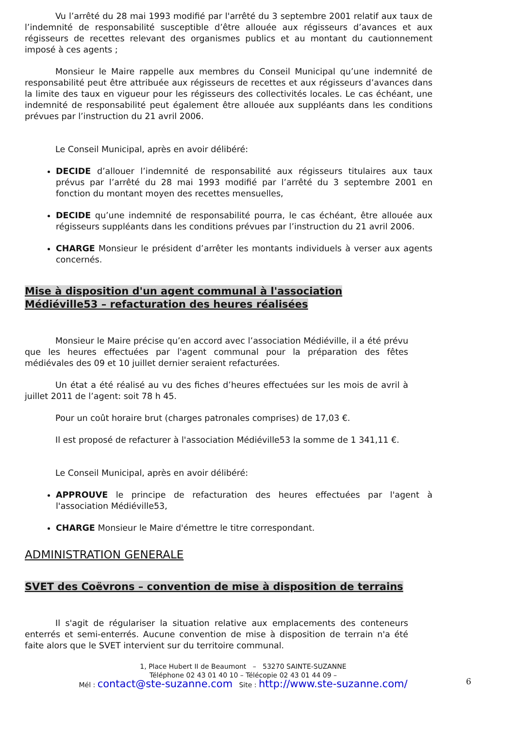Vu l’arrêté du 28 mai 1993 modifié par l'arrêté du 3 septembre 2001 relatif aux taux de l’indemnité de responsabilité susceptible d’être allouée aux régisseurs d’avances et aux régisseurs de recettes relevant des organismes publics et au montant du cautionnement imposé à ces agents ;
Monsieur le Maire rappelle aux membres du Conseil Municipal qu’une indemnité de responsabilité peut être attribuée aux régisseurs de recettes et aux régisseurs d’avances dans la limite des taux en vigueur pour les régisseurs des collectivités locales. Le cas échéant, une indemnité de responsabilité peut également être allouée aux suppléants dans les conditions prévues par l’instruction du 21 avril 2006.
Le Conseil Municipal, après en avoir délibéré:
DECIDE d’allouer l’indemnité de responsabilité aux régisseurs titulaires aux taux prévus par l’arrêté du 28 mai 1993 modifié par l’arrêté du 3 septembre 2001 en fonction du montant moyen des recettes mensuelles,
DECIDE qu’une indemnité de responsabilité pourra, le cas échéant, être allouée aux régisseurs suppléants dans les conditions prévues par l’instruction du 21 avril 2006.
CHARGE Monsieur le président d’arrêter les montants individuels à verser aux agents concernés.
Mise à disposition d'un agent communal à l'association Médiéville53 – refacturation des heures réalisées
Monsieur le Maire précise qu’en accord avec l’association Médiéville, il a été prévu que les heures effectuées par l'agent communal pour la préparation des fêtes médiévales des 09 et 10 juillet dernier seraient refacturées.
Un état a été réalisé au vu des fiches d’heures effectuées sur les mois de avril à juillet 2011 de l’agent: soit 78 h 45.
Pour un coût horaire brut (charges patronales comprises) de 17,03 €.
Il est proposé de refacturer à l'association Médiéville53 la somme de 1 341,11 €.
Le Conseil Municipal, après en avoir délibéré:
APPROUVE le principe de refacturation des heures effectuées par l'agent à l'association Médiéville53,
CHARGE Monsieur le Maire d'émettre le titre correspondant.
ADMINISTRATION GENERALE
SVET des Coëvrons – convention de mise à disposition de terrains
Il s'agit de régulariser la situation relative aux emplacements des conteneurs enterrés et semi-enterrés. Aucune convention de mise à disposition de terrain n'a été faite alors que le SVET intervient sur du territoire communal.
1, Place Hubert II de Beaumont – 53270 SAINTE-SUZANNE
Téléphone 02 43 01 40 10 – Télécopie 02 43 01 44 09 –
Mél : contact@ste-suzanne.com Site : http://www.ste-suzanne.com/
6